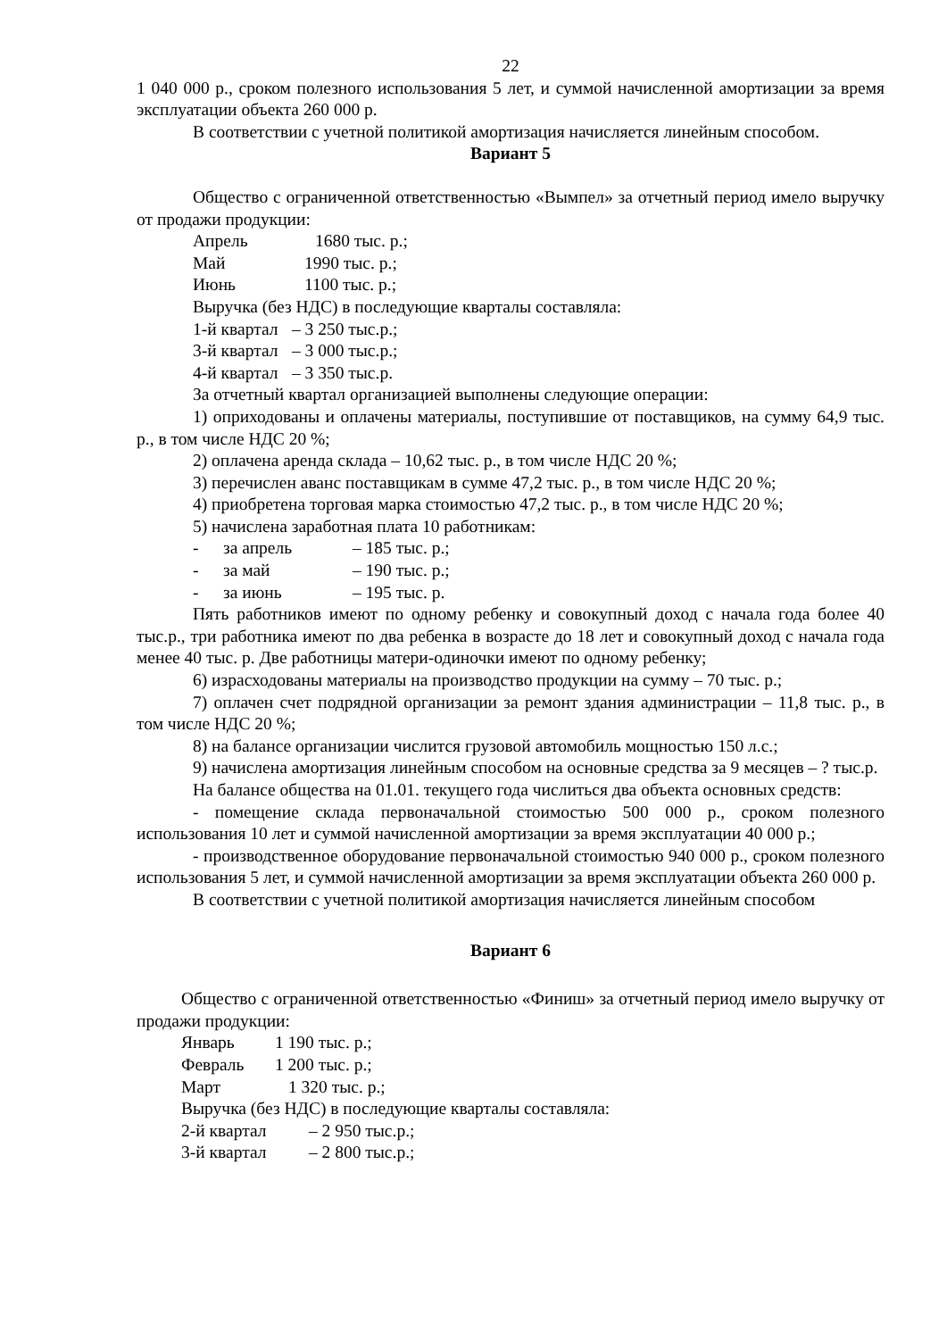22
1 040 000 р., сроком полезного использования 5 лет, и суммой начисленной амортизации за время эксплуатации объекта 260 000 р.
В соответствии с учетной политикой амортизация начисляется линейным способом.
Вариант 5
Общество с ограниченной ответственностью «Вымпел» за отчетный период имело выручку от продажи продукции:
Апрель 1680 тыс. р.;
Май 1990 тыс. р.;
Июнь 1100 тыс. р.;
Выручка (без НДС) в последующие кварталы составляла:
1-й квартал – 3 250 тыс.р.;
3-й квартал – 3 000 тыс.р.;
4-й квартал – 3 350 тыс.р.
За отчетный квартал организацией выполнены следующие операции:
1) оприходованы и оплачены материалы, поступившие от поставщиков, на сумму 64,9 тыс. р., в том числе НДС 20 %;
2) оплачена аренда склада – 10,62 тыс. р., в том числе НДС 20 %;
3) перечислен аванс поставщикам в сумме 47,2 тыс. р., в том числе НДС 20 %;
4) приобретена торговая марка стоимостью 47,2 тыс. р., в том числе НДС 20 %;
5) начислена заработная плата 10 работникам:
- за апрель – 185 тыс. р.;
- за май – 190 тыс. р.;
- за июнь – 195 тыс. р.
Пять работников имеют по одному ребенку и совокупный доход с начала года более 40 тыс.р., три работника имеют по два ребенка в возрасте до 18 лет и совокупный доход с начала года менее 40 тыс. р. Две работницы матери-одиночки имеют по одному ребенку;
6) израсходованы материалы на производство продукции на сумму – 70 тыс. р.;
7) оплачен счет подрядной организации за ремонт здания администрации – 11,8 тыс. р., в том числе НДС 20 %;
8) на балансе организации числится грузовой автомобиль мощностью 150 л.с.;
9) начислена амортизация линейным способом на основные средства за 9 месяцев – ? тыс.р.
На балансе общества на 01.01. текущего года числиться два объекта основных средств:
- помещение склада первоначальной стоимостью 500 000 р., сроком полезного использования 10 лет и суммой начисленной амортизации за время эксплуатации 40 000 р.;
- производственное оборудование первоначальной стоимостью 940 000 р., сроком полезного использования 5 лет, и суммой начисленной амортизации за время эксплуатации объекта 260 000 р.
В соответствии с учетной политикой амортизация начисляется линейным способом
Вариант 6
Общество с ограниченной ответственностью «Финиш» за отчетный период имело выручку от продажи продукции:
Январь 1 190 тыс. р.;
Февраль 1 200 тыс. р.;
Март 1 320 тыс. р.;
Выручка (без НДС) в последующие кварталы составляла:
2-й квартал – 2 950 тыс.р.;
3-й квартал – 2 800 тыс.р.;